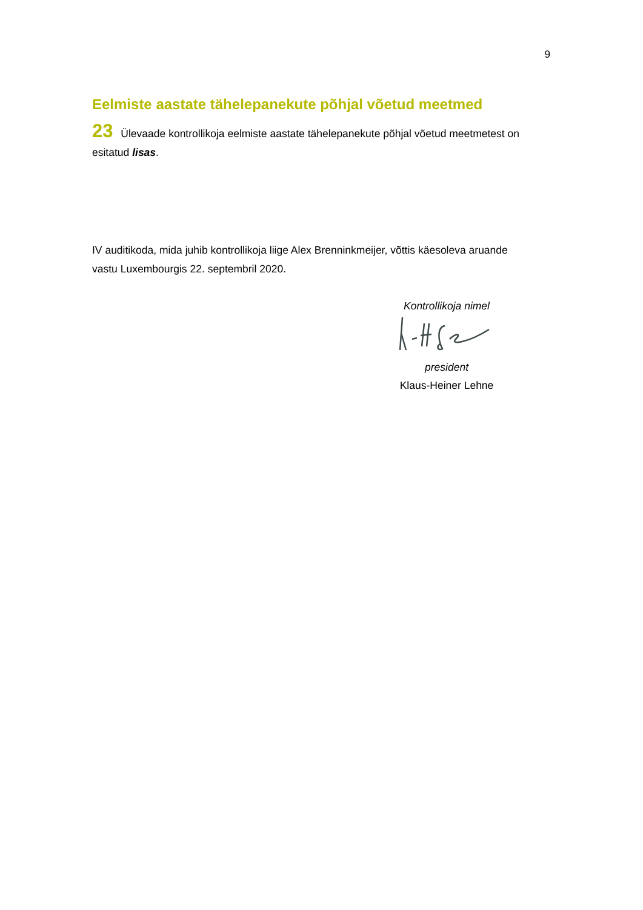9
Eelmiste aastate tähelepanekute põhjal võetud meetmed
23 Ülevaade kontrollikoja eelmiste aastate tähelepanekute põhjal võetud meetmetest on esitatud lisas.
IV auditikoda, mida juhib kontrollikoja liige Alex Brenninkmeijer, võttis käesoleva aruande vastu Luxembourgis 22. septembril 2020.
Kontrollikoja nimel
president
Klaus-Heiner Lehne